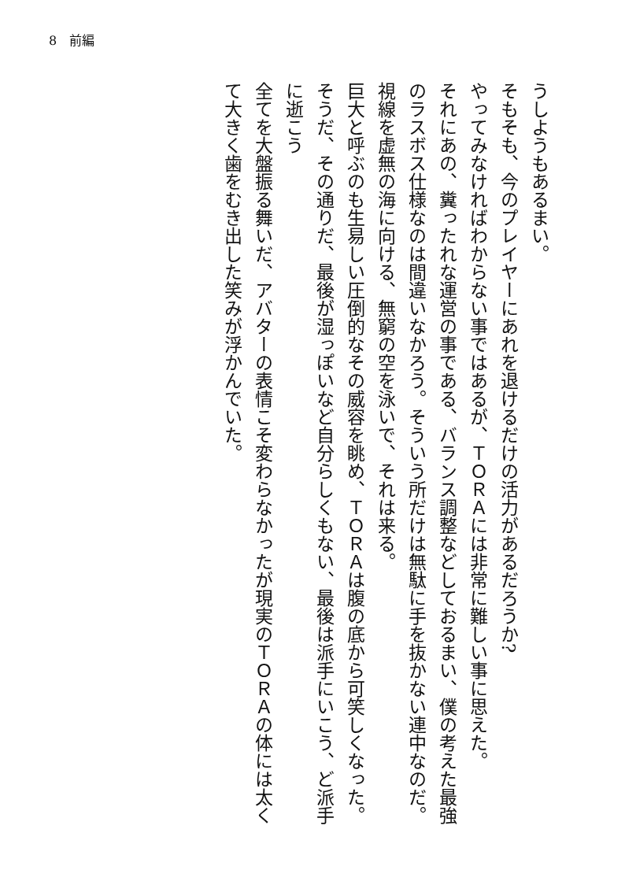8　前編
うしようもあるまい。
そもそも、今のプレイヤーにあれを退けるだけの活力があるだろうか?
やってみなければわからない事ではあるが、ＴＯＲＡには非常に難しい事に思えた。
それにあの、糞ったれな運営の事である、バランス調整などしておるまい、僕の考えた最強のラスボス仕様なのは間違いなかろう。そういう所だけは無駄に手を抜かない連中なのだ。
視線を虚無の海に向ける、無窮の空を泳いで、それは来る。
巨大と呼ぶのも生易しい圧倒的なその威容を眺め、ＴＯＲＡは腹の底から可笑しくなった。
そうだ、その通りだ、最後が湿っぽいなど自分らしくもない、最後は派手にいこう、ど派手に逝こう
全てを大盤振る舞いだ、アバターの表情こそ変わらなかったが現実のＴＯＲＡの体には太くて大きく歯をむき出した笑みが浮かんでいた。